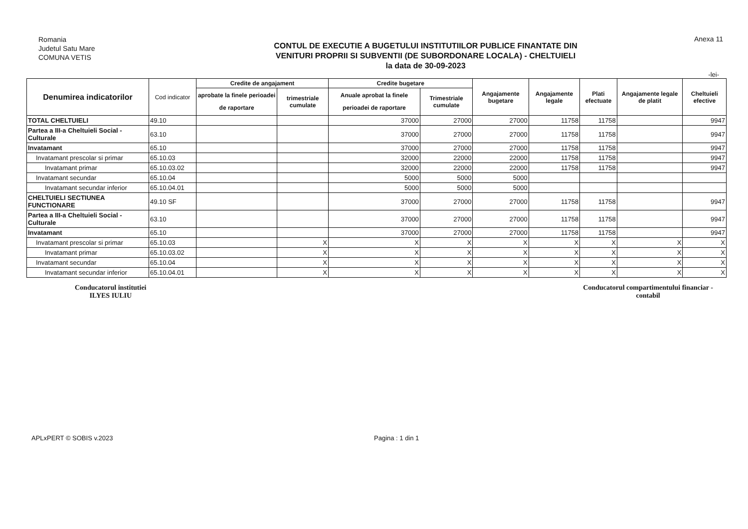Romania
Judetul Satu Mare
COMUNA VETIS
CONTUL DE EXECUTIE A BUGETULUI INSTITUTIILOR PUBLICE FINANTATE DIN
VENITURI PROPRII SI SUBVENTII (DE SUBORDONARE LOCALA) - CHELTUIELI
la data de 30-09-2023
Anexa 11
-lei-
| Denumirea indicatorilor | Cod indicator | Credite de angajament | | Credite bugetare | | Angajamente bugetare | Angajamente legale | Plati efectuate | Angajamente legale de platit | Cheltuieli efective |
| --- | --- | --- | --- | --- | --- | --- | --- | --- | --- | --- |
| | | aprobate la finele perioadei de raportare | trimestriale cumulate | Anuale aprobat la finele perioadei de raportare | Trimestriale cumulate | | | | | |
| TOTAL CHELTUIELI | 49.10 | | | 37000 | 27000 | 27000 | 11758 | 11758 | | 9947 |
| Partea a III-a Cheltuieli Social - Culturale | 63.10 | | | 37000 | 27000 | 27000 | 11758 | 11758 | | 9947 |
| Invatamant | 65.10 | | | 37000 | 27000 | 27000 | 11758 | 11758 | | 9947 |
| Invatamant prescolar si primar | 65.10.03 | | | 32000 | 22000 | 22000 | 11758 | 11758 | | 9947 |
| Invatamant primar | 65.10.03.02 | | | 32000 | 22000 | 22000 | 11758 | 11758 | | 9947 |
| Invatamant secundar | 65.10.04 | | | 5000 | 5000 | 5000 | | | | |
| Invatamant secundar inferior | 65.10.04.01 | | | 5000 | 5000 | 5000 | | | | |
| CHELTUIELI SECTIUNEA FUNCTIONARE | 49.10 SF | | | 37000 | 27000 | 27000 | 11758 | 11758 | | 9947 |
| Partea a III-a Cheltuieli Social - Culturale | 63.10 | | | 37000 | 27000 | 27000 | 11758 | 11758 | | 9947 |
| Invatamant | 65.10 | | | 37000 | 27000 | 27000 | 11758 | 11758 | | 9947 |
| Invatamant prescolar si primar | 65.10.03 | | X | X | X | X | X | X | X | X |
| Invatamant primar | 65.10.03.02 | | X | X | X | X | X | X | X | X |
| Invatamant secundar | 65.10.04 | | X | X | X | X | X | X | X | X |
| Invatamant secundar inferior | 65.10.04.01 | | X | X | X | X | X | X | X | X |
Conducatorul institutiei
ILYES IULIU
Conducatorul compartimentului financiar -
contabil
APLxPERT © SOBIS v.2023 Pagina : 1 din 1